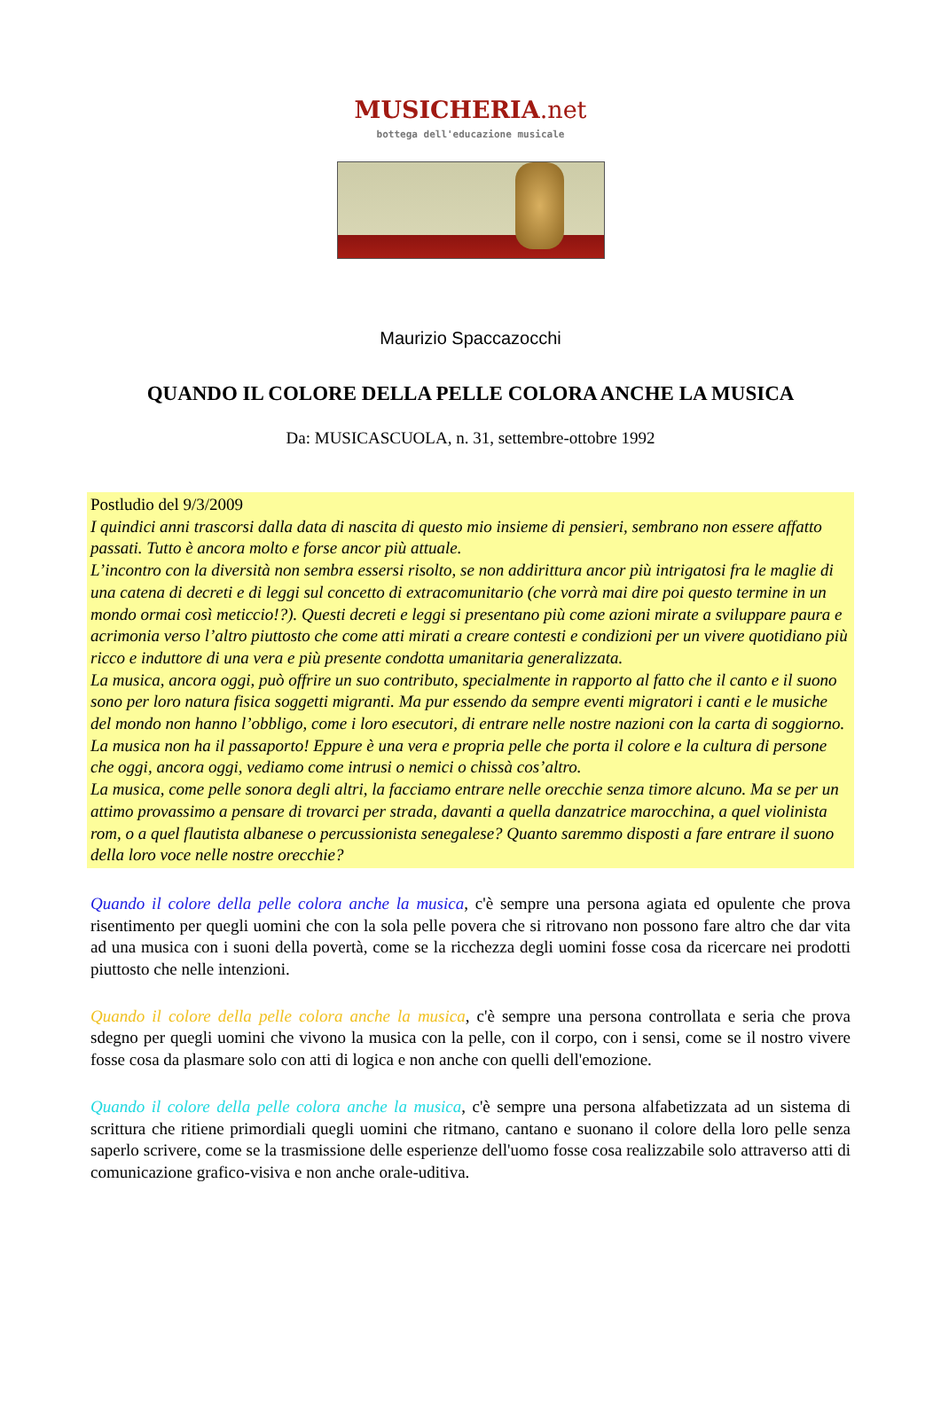MUSICHERIA.net
bottega dell'educazione musicale
Maurizio Spaccazocchi
QUANDO IL COLORE DELLA PELLE COLORA ANCHE LA MUSICA
Da: MUSICASCUOLA, n. 31, settembre-ottobre 1992
Postludio del 9/3/2009
I quindici anni trascorsi dalla data di nascita di questo mio insieme di pensieri, sembrano non essere affatto passati. Tutto è ancora molto e forse ancor più attuale.
L’incontro con la diversità non sembra essersi risolto, se non addirittura ancor più intrigatosi fra le maglie di una catena di decreti e di leggi sul concetto di extracomunitario (che vorrà mai dire poi questo termine in un mondo ormai così meticcio!?). Questi decreti e leggi si presentano più come azioni mirate a sviluppare paura e acrimonia verso l’altro piuttosto che come atti mirati a creare contesti e condizioni per un vivere quotidiano più ricco e induttore di una vera e più presente condotta umanitaria generalizzata.
La musica, ancora oggi, può offrire un suo contributo, specialmente in rapporto al fatto che il canto e il suono sono per loro natura fisica soggetti migranti. Ma pur essendo da sempre eventi migratori i canti e le musiche del mondo non hanno l’obbligo, come i loro esecutori, di entrare nelle nostre nazioni con la carta di soggiorno.
La musica non ha il passaporto! Eppure è una vera e propria pelle che porta il colore e la cultura di persone che oggi, ancora oggi, vediamo come intrusi o nemici o chissà cos’altro.
La musica, come pelle sonora degli altri, la facciamo entrare nelle orecchie senza timore alcuno. Ma se per un attimo provassimo a pensare di trovarci per strada, davanti a quella danzatrice marocchina, a quel violinista rom, o a quel flautista albanese o percussionista senegalese? Quanto saremmo disposti a fare entrare il suono della loro voce nelle nostre orecchie?
Quando il colore della pelle colora anche la musica, c'è sempre una persona agiata ed opulente che prova risentimento per quegli uomini che con la sola pelle povera che si ritrovano non possono fare altro che dar vita ad una musica con i suoni della povertà, come se la ricchezza degli uomini fosse cosa da ricercare nei prodotti piuttosto che nelle intenzioni.
Quando il colore della pelle colora anche la musica, c'è sempre una persona controllata e seria che prova sdegno per quegli uomini che vivono la musica con la pelle, con il corpo, con i sensi, come se il nostro vivere fosse cosa da plasmare solo con atti di logica e non anche con quelli dell'emozione.
Quando il colore della pelle colora anche la musica, c'è sempre una persona alfabetizzata ad un sistema di scrittura che ritiene primordiali quegli uomini che ritmano, cantano e suonano il colore della loro pelle senza saperlo scrivere, come se la trasmissione delle esperienze dell'uomo fosse cosa realizzabile solo attraverso atti di comunicazione grafico-visiva e non anche orale-uditiva.